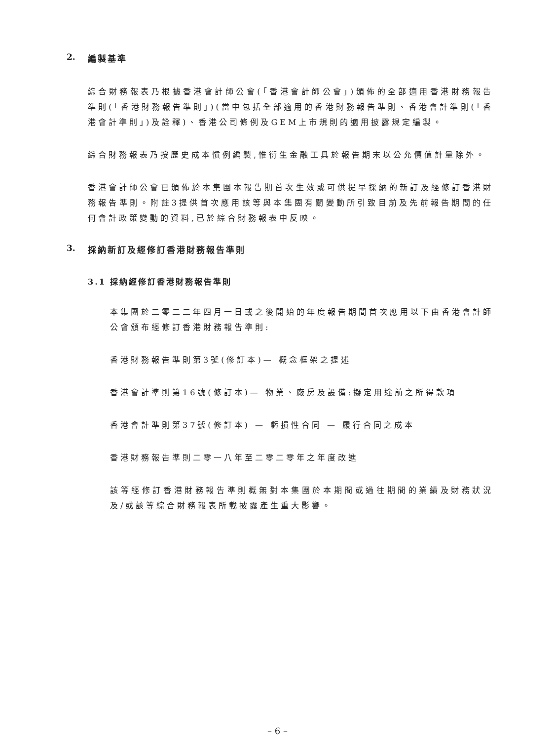2. 編製基準
綜合財務報表乃根據香港會計師公會(「香港會計師公會」)頒佈的全部適用香港財務報告準則(「香港財務報告準則」)(當中包括全部適用的香港財務報告準則、香港會計準則(「香港會計準則」)及詮釋)、香港公司條例及GEM上市規則的適用披露規定編製。
綜合財務報表乃按歷史成本慣例編製,惟衍生金融工具於報告期末以公允價值計量除外。
香港會計師公會已頒佈於本集團本報告期首次生效或可供提早採納的新訂及經修訂香港財務報告準則。附註3提供首次應用該等與本集團有關變動所引致目前及先前報告期間的任何會計政策變動的資料,已於綜合財務報表中反映。
3. 採納新訂及經修訂香港財務報告準則
3.1 採納經修訂香港財務報告準則
本集團於二零二二年四月一日或之後開始的年度報告期間首次應用以下由香港會計師公會頒布經修訂香港財務報告準則:
香港財務報告準則第3號(修訂本)— 概念框架之提述
香港會計準則第16號(修訂本)— 物業、廠房及設備:擬定用途前之所得款項
香港會計準則第37號(修訂本) — 虧損性合同 — 履行合同之成本
香港財務報告準則二零一八年至二零二零年之年度改進
該等經修訂香港財務報告準則概無對本集團於本期間或過往期間的業績及財務狀況及/或該等綜合財務報表所載披露產生重大影響。
– 6 –